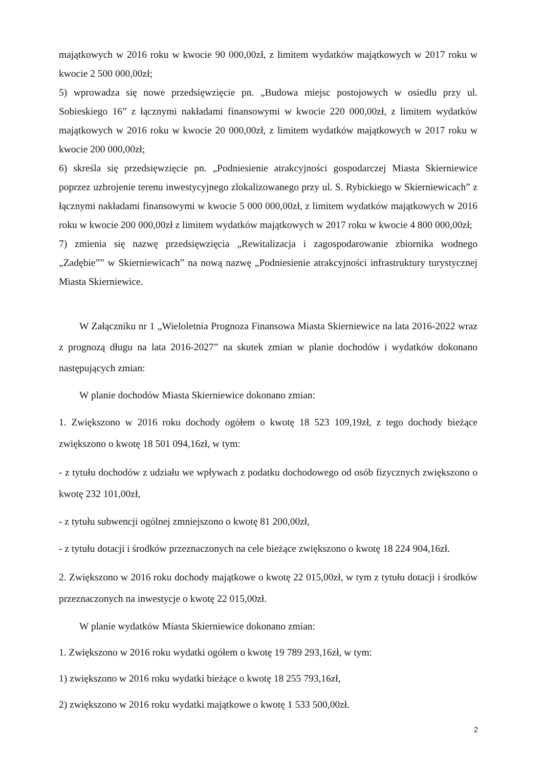majątkowych w 2016 roku w kwocie 90 000,00zł, z limitem wydatków majątkowych w 2017 roku w kwocie 2 500 000,00zł;
5) wprowadza się nowe przedsięwzięcie pn. „Budowa miejsc postojowych w osiedlu przy ul. Sobieskiego 16” z łącznymi nakładami finansowymi w kwocie 220 000,00zł, z limitem wydatków majątkowych w 2016 roku w kwocie 20 000,00zł, z limitem wydatków majątkowych w 2017 roku w kwocie 200 000,00zł;
6) skreśla się przedsięwzięcie pn. „Podniesienie atrakcyjności gospodarczej Miasta Skierniewice poprzez uzbrojenie terenu inwestycyjnego zlokalizowanego przy ul. S. Rybickiego w Skierniewicach” z łącznymi nakładami finansowymi w kwocie 5 000 000,00zł, z limitem wydatków majątkowych w 2016 roku w kwocie 200 000,00zł z limitem wydatków majątkowych w 2017 roku w kwocie 4 800 000,00zł;
7) zmienia się nazwę przedsięwzięcia „Rewitalizacja i zagospodarowanie zbiornika wodnego „Zadębie”” w Skierniewicach” na nową nazwę „Podniesienie atrakcyjności infrastruktury turystycznej Miasta Skierniewice.
W Załączniku nr 1 „Wieloletnia Prognoza Finansowa Miasta Skierniewice na lata 2016-2022 wraz z prognozą długu na lata 2016-2027” na skutek zmian w planie dochodów i wydatków dokonano następujących zmian:
W planie dochodów Miasta Skierniewice dokonano zmian:
1. Zwiększono w 2016 roku dochody ogółem o kwotę 18 523 109,19zł, z tego dochody bieżące zwiększono o kwotę 18 501 094,16zł, w tym:
- z tytułu dochodów z udziału we wpływach z podatku dochodowego od osób fizycznych zwiększono o kwotę 232 101,00zł,
- z tytułu subwencji ogólnej zmniejszono o kwotę 81 200,00zł,
- z tytułu dotacji i środków przeznaczonych na cele bieżące zwiększono o kwotę 18 224 904,16zł.
2. Zwiększono w 2016 roku dochody majątkowe o kwotę 22 015,00zł, w tym z tytułu dotacji i środków przeznaczonych na inwestycje o kwotę 22 015,00zł.
W planie wydatków Miasta Skierniewice dokonano zmian:
1. Zwiększono w 2016 roku wydatki ogółem o kwotę 19 789 293,16zł, w tym:
1) zwiększono w 2016 roku wydatki bieżące o kwotę 18 255 793,16zł,
2) zwiększono w 2016 roku wydatki majątkowe o kwotę 1 533 500,00zł.
2